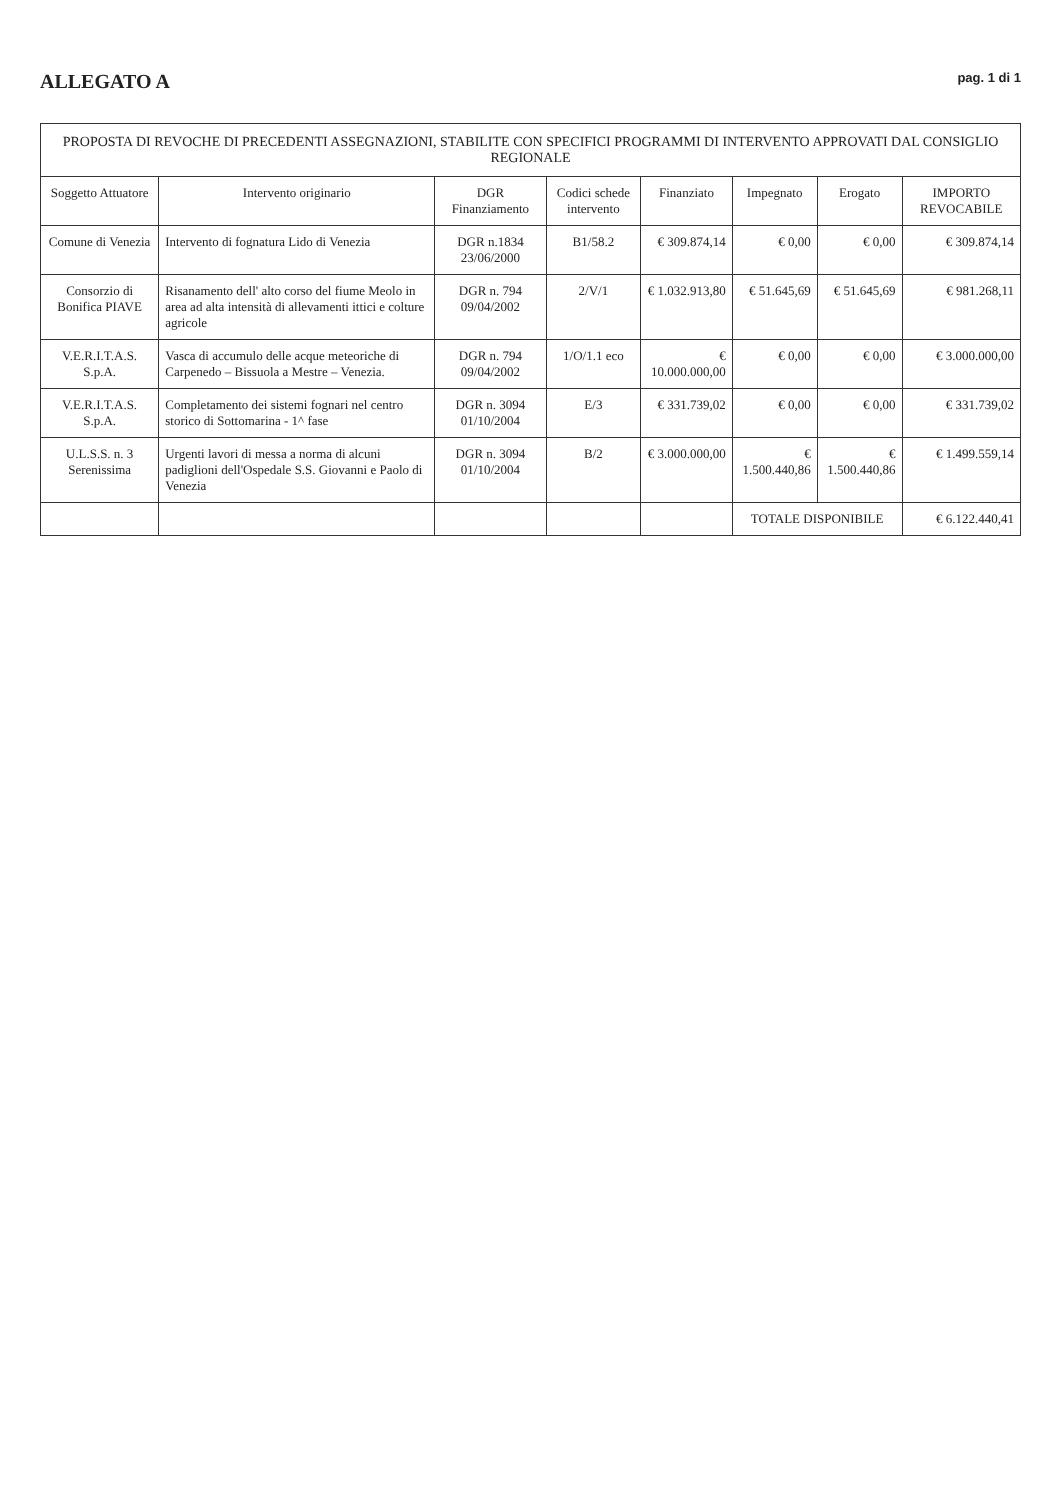ALLEGATO A
pag. 1 di 1
| PROPOSTA DI REVOCHE DI PRECEDENTI ASSEGNAZIONI, STABILITE CON SPECIFICI PROGRAMMI DI INTERVENTO APPROVATI DAL CONSIGLIO REGIONALE | | | | | | | |
| --- | --- | --- | --- | --- | --- | --- | --- |
| Soggetto Attuatore | Intervento originario | DGR Finanziamento | Codici schede intervento | Finanziato | Impegnato | Erogato | IMPORTO REVOCABILE |
| Comune di Venezia | Intervento di fognatura Lido di Venezia | DGR n.1834 23/06/2000 | B1/58.2 | € 309.874,14 | € 0,00 | € 0,00 | € 309.874,14 |
| Consorzio di Bonifica PIAVE | Risanamento dell' alto corso del fiume Meolo in area ad alta intensità di allevamenti ittici e colture agricole | DGR n. 794 09/04/2002 | 2/V/1 | € 1.032.913,80 | € 51.645,69 | € 51.645,69 | € 981.268,11 |
| V.E.R.I.T.A.S. S.p.A. | Vasca di accumulo delle acque meteoriche di Carpenedo – Bissuola a Mestre – Venezia. | DGR n. 794 09/04/2002 | 1/O/1.1 eco | € 10.000.000,00 | € 0,00 | € 0,00 | € 3.000.000,00 |
| V.E.R.I.T.A.S. S.p.A. | Completamento dei sistemi fognari nel centro storico di Sottomarina - 1^ fase | DGR n. 3094 01/10/2004 | E/3 | € 331.739,02 | € 0,00 | € 0,00 | € 331.739,02 |
| U.L.S.S. n. 3 Serenissima | Urgenti lavori di messa a norma di alcuni padiglioni dell'Ospedale S.S. Giovanni e Paolo di Venezia | DGR n. 3094 01/10/2004 | B/2 | € 3.000.000,00 | € 1.500.440,86 | € 1.500.440,86 | € 1.499.559,14 |
| | | | | | TOTALE DISPONIBILE | | € 6.122.440,41 |